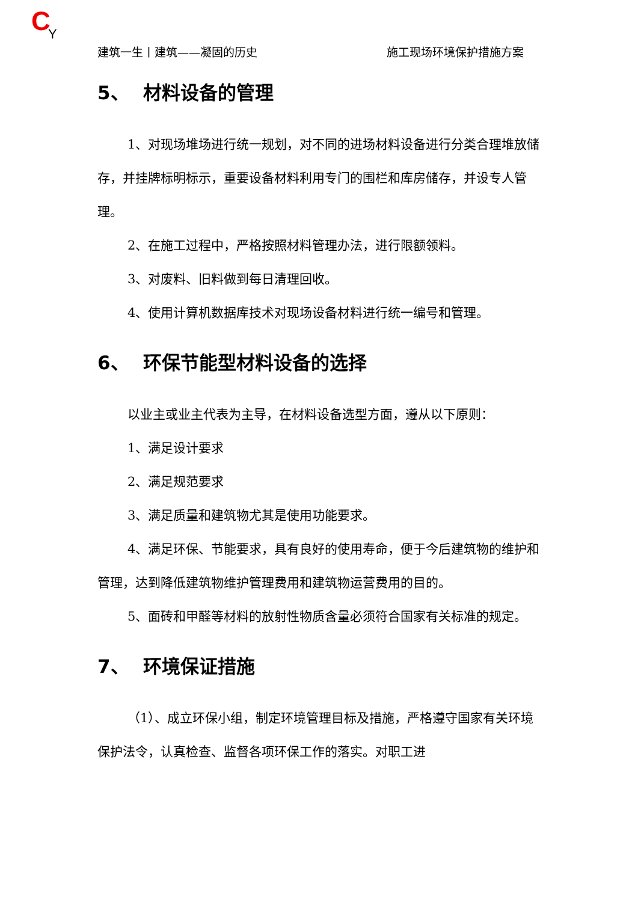C Y
建筑一生丨建筑——凝固的历史 施工现场环境保护措施方案
5、 材料设备的管理
1、对现场堆场进行统一规划，对不同的进场材料设备进行分类合理堆放储存，并挂牌标明标示，重要设备材料利用专门的围栏和库房储存，并设专人管理。
2、在施工过程中，严格按照材料管理办法，进行限额领料。
3、对废料、旧料做到每日清理回收。
4、使用计算机数据库技术对现场设备材料进行统一编号和管理。
6、 环保节能型材料设备的选择
以业主或业主代表为主导，在材料设备选型方面，遵从以下原则：
1、满足设计要求
2、满足规范要求
3、满足质量和建筑物尤其是使用功能要求。
4、满足环保、节能要求，具有良好的使用寿命，便于今后建筑物的维护和管理，达到降低建筑物维护管理费用和建筑物运营费用的目的。
5、面砖和甲醛等材料的放射性物质含量必须符合国家有关标准的规定。
7、 环境保证措施
（1）、成立环保小组，制定环境管理目标及措施，严格遵守国家有关环境保护法令，认真检查、监督各项环保工作的落实。对职工进